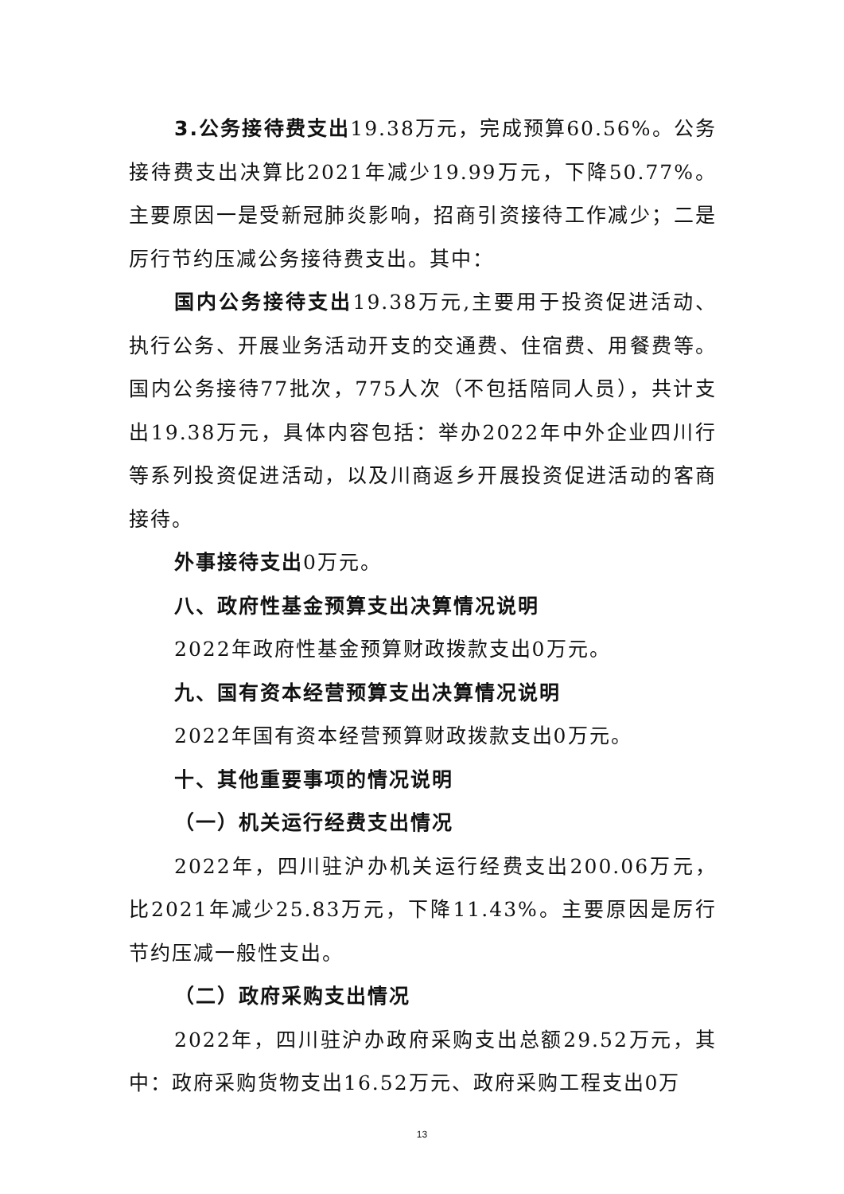3.公务接待费支出19.38万元，完成预算60.56%。公务接待费支出决算比2021年减少19.99万元，下降50.77%。主要原因一是受新冠肺炎影响，招商引资接待工作减少；二是厉行节约压减公务接待费支出。其中：
国内公务接待支出19.38万元,主要用于投资促进活动、执行公务、开展业务活动开支的交通费、住宿费、用餐费等。国内公务接待77批次，775人次（不包括陪同人员），共计支出19.38万元，具体内容包括：举办2022年中外企业四川行等系列投资促进活动，以及川商返乡开展投资促进活动的客商接待。
外事接待支出0万元。
八、政府性基金预算支出决算情况说明
2022年政府性基金预算财政拨款支出0万元。
九、国有资本经营预算支出决算情况说明
2022年国有资本经营预算财政拨款支出0万元。
十、其他重要事项的情况说明
（一）机关运行经费支出情况
2022年，四川驻沪办机关运行经费支出200.06万元，比2021年减少25.83万元，下降11.43%。主要原因是厉行节约压减一般性支出。
（二）政府采购支出情况
2022年，四川驻沪办政府采购支出总额29.52万元，其中：政府采购货物支出16.52万元、政府采购工程支出0万
13